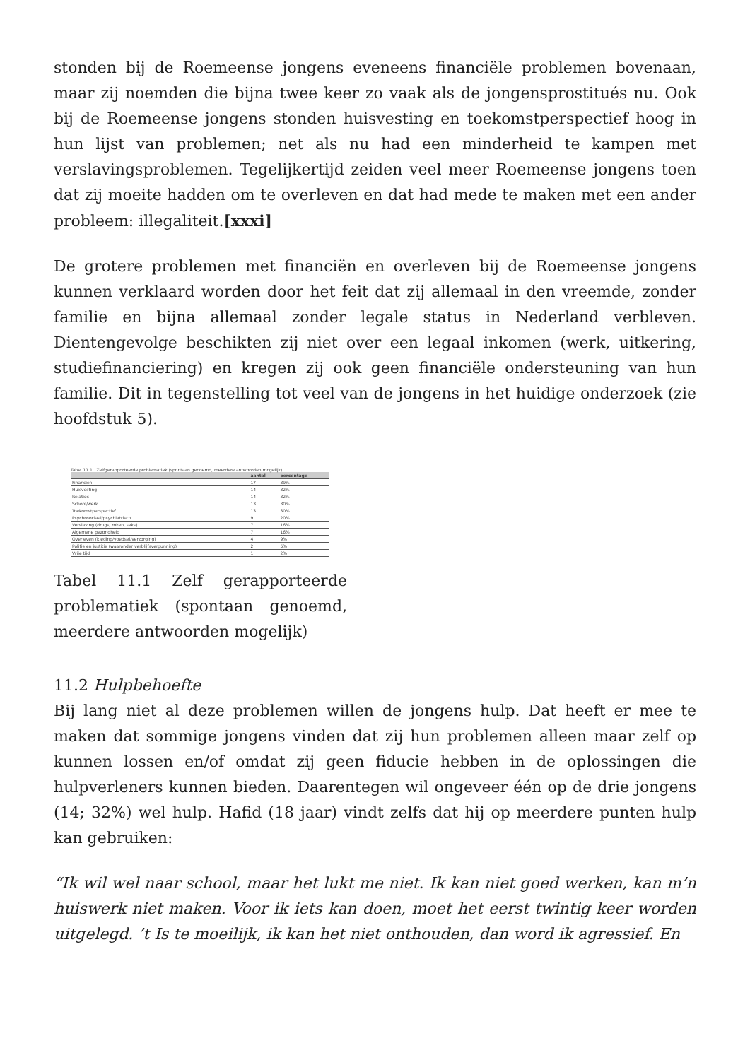stonden bij de Roemeense jongens eveneens financiële problemen bovenaan, maar zij noemden die bijna twee keer zo vaak als de jongensprostitués nu. Ook bij de Roemeense jongens stonden huisvesting en toekomstperspectief hoog in hun lijst van problemen; net als nu had een minderheid te kampen met verslavingsproblemen. Tegelijkertijd zeiden veel meer Roemeense jongens toen dat zij moeite hadden om te overleven en dat had mede te maken met een ander probleem: illegaliteit.[xxxi]
De grotere problemen met financiën en overleven bij de Roemeense jongens kunnen verklaard worden door het feit dat zij allemaal in den vreemde, zonder familie en bijna allemaal zonder legale status in Nederland verbleven. Dientengevolge beschikten zij niet over een legaal inkomen (werk, uitkering, studiefinanciering) en kregen zij ook geen financiële ondersteuning van hun familie. Dit in tegenstelling tot veel van de jongens in het huidige onderzoek (zie hoofdstuk 5).
Tabel 11.1 Zelfgerapporteerde problematiek (spontaan genoemd, meerdere antwoorden mogelijk)
| | aantal | percentage |
| --- | --- | --- |
| Financiën | 17 | 39% |
| Huisvesting | 14 | 32% |
| Relaties | 14 | 32% |
| School/werk | 13 | 30% |
| Toekomstperspectief | 13 | 30% |
| Psychosociaal/psychiatrisch | 9 | 20% |
| Verslaving (drugs, roken, seks) | 7 | 16% |
| Algemene gezondheid | 7 | 16% |
| Overleven (kleding/voedsel/verzorging) | 4 | 9% |
| Politie en justitie (waaronder verblijfsvergunning) | 2 | 5% |
| Vrije tijd | 1 | 2% |
Tabel 11.1 Zelf gerapporteerde problematiek (spontaan genoemd, meerdere antwoorden mogelijk)
11.2 Hulpbehoefte
Bij lang niet al deze problemen willen de jongens hulp. Dat heeft er mee te maken dat sommige jongens vinden dat zij hun problemen alleen maar zelf op kunnen lossen en/of omdat zij geen fiducie hebben in de oplossingen die hulpverleners kunnen bieden. Daarentegen wil ongeveer één op de drie jongens (14; 32%) wel hulp. Hafid (18 jaar) vindt zelfs dat hij op meerdere punten hulp kan gebruiken:
“Ik wil wel naar school, maar het lukt me niet. Ik kan niet goed werken, kan m’n huiswerk niet maken. Voor ik iets kan doen, moet het eerst twintig keer worden uitgelegd. ’t Is te moeilijk, ik kan het niet onthouden, dan word ik agressief. En